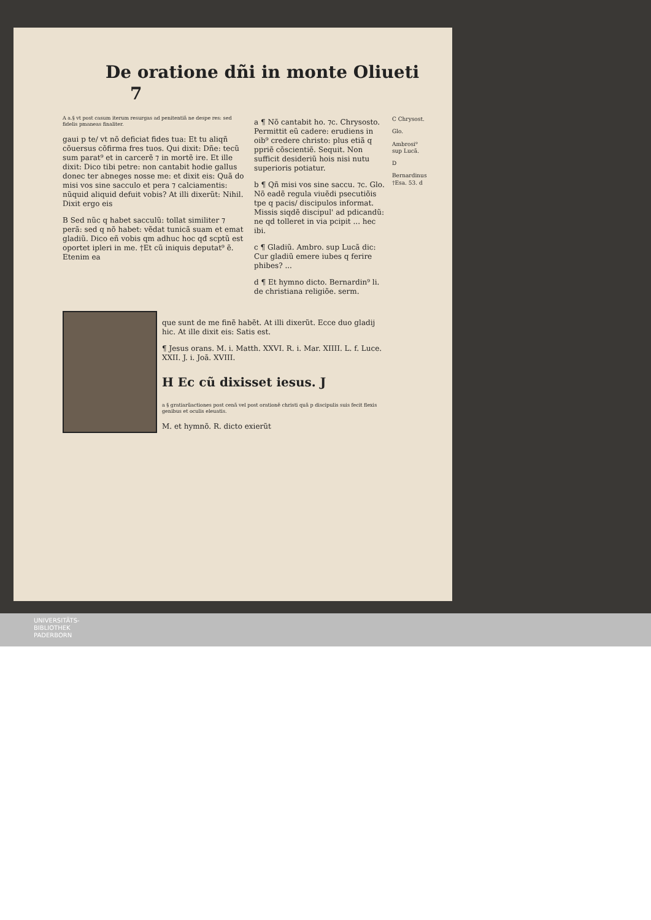De oratione dñi in monte Oliueti 7
A a.§ vt post casum iterum resurgas ad penitentiã ne despe res: sed fidelis pmaneas finaliter.
gaui p te/ vt nõ deficiat fides tua: Et tu aliqñ cõuersus cõfirma fres tuos. Qui dixit: Dñe: tecũ sum parat⁹ et in carcerẽ ⁊ in mortẽ ire. Et ille dixit: Dico tibi petre: non cantabit hodie gallus donec ter abneges nosse me: et dixit eis: Quã do misi vos sine sacculo et pera ⁊ calciamentis: nũquid aliquid defuit vobis? At illi dixerũt: Nihil. Dixit ergo eis
B Sed nũc q habet sacculũ: tollat similiter ⁊ perã: sed q nõ habet: vẽdat tunicã suam et emat gladiũ. Dico eñ vobis qm adhuc hoc qđ scptũ est oportet ipleri in me. †Et cũ iniquis deputat⁹ ẽ. Etenim ea
a ¶ Nõ cantabit ho. ⁊c. Chrysosto. Permittit eũ cadere: erudiens in oib⁹ credere christo: plus etiã q ppriẽ cõscientiẽ. Sequit. Non sufficit desideriũ hois nisi nutu superioris potiatur.
b ¶ Qñ misi vos sine saccu. ⁊c. Glo. Nõ eadẽ regula viuẽdi psecutiõis tpe q pacis/ discipulos informat. Missis siqdẽ discipul' ad pdicandũ: ne qd tolleret in via pcipit ... hec ibi.
c ¶ Gladiũ. Ambro. sup Lucã dic: Cur gladiũ emere iubes q ferire phibes? ...
d ¶ Et hymno dicto. Bernardin⁹ li. de christiana religiõe. serm.
C Chrysost.
Glo.
Ambrosi⁹ sup Lucã.
D
Bernardinus †Esa. 53. d
que sunt de me finẽ habẽt. At illi dixerũt. Ecce duo gladij hic. At ille dixit eis: Satis est.
¶ Jesus orans. M. i. Matth. XXVI. R. i. Mar. XIIII. L. f. Luce. XXII. J. i. Joã. XVIII.
H Ec cũ dixisset iesus. J
a § gratiarũactiones post cenã vel post orationẽ christi quã p discipulis suis fecit flexis genibus et oculis eleuatis.
M. et hymnõ. R. dicto exierũt
UNIVERSITÄTS-
BIBLIOTHEK
PADERBORN